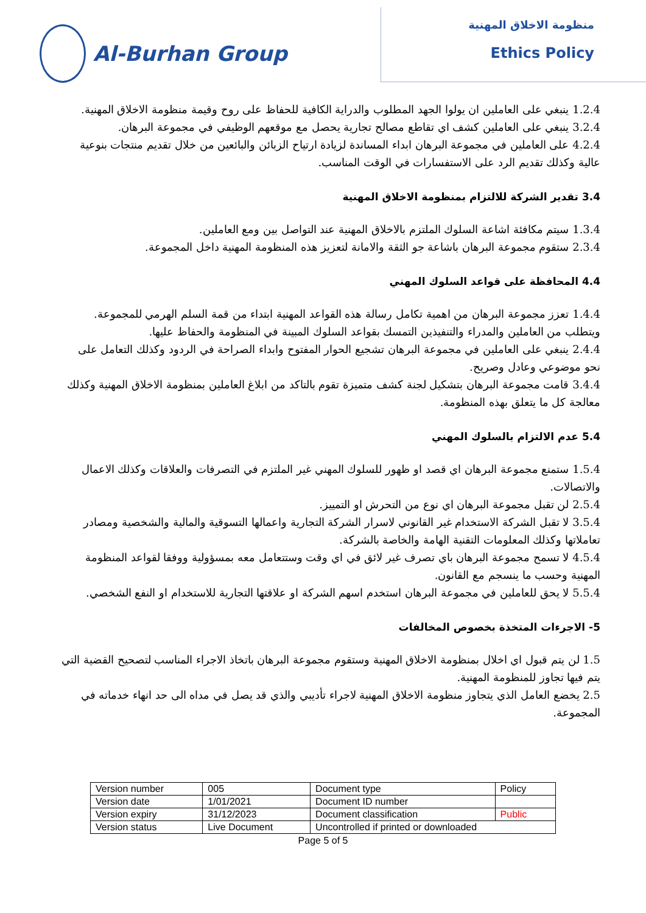Al-Burhan Group
منظومة الاخلاق المهنية
Ethics Policy
1.2.4 ينبغي على العاملين ان يولوا الجهد المطلوب والدراية الكافية للحفاظ على روح وقيمة منظومة الاخلاق المهنية.
3.2.4 ينبغي على العاملين كشف اي تقاطع مصالح تجارية يحصل مع موقعهم الوظيفي في مجموعة البرهان.
4.2.4 على العاملين في مجموعة البرهان ابداء المساندة لزيادة ارتياح الزبائن والبائعين من خلال تقديم منتجات بنوعية عالية وكذلك تقديم الرد على الاستفسارات في الوقت المناسب.
3.4 تقدير الشركة للالتزام بمنظومة الاخلاق المهنية
1.3.4 سيتم مكافئة اشاعة السلوك الملتزم بالاخلاق المهنية عند التواصل بين ومع العاملين.
2.3.4 ستقوم مجموعة البرهان باشاعة جو الثقة والامانة لتعزيز هذه المنظومة المهنية داخل المجموعة.
4.4 المحافظة على قواعد السلوك المهني
1.4.4 تعزز مجموعة البرهان من اهمية تكامل رسالة هذه القواعد المهنية ابتداء من قمة السلم الهرمي للمجموعة. ويتطلب من العاملين والمدراء والتنفيذين التمسك بقواعد السلوك المبينة في المنظومة والحفاظ عليها.
2.4.4 ينبغي على العاملين في مجموعة البرهان تشجيع الحوار المفتوح وابداء الصراحة في الردود وكذلك التعامل على نحو موضوعي وعادل وصريح.
3.4.4 قامت مجموعة البرهان بتشكيل لجنة كشف متميزة تقوم بالتاكد من ابلاغ العاملين بمنظومة الاخلاق المهنية وكذلك معالجة كل ما يتعلق بهذه المنظومة.
5.4 عدم الالتزام بالسلوك المهني
1.5.4 ستمنع مجموعة البرهان اي قصد او ظهور للسلوك المهني غير الملتزم في التصرفات والعلاقات وكذلك الاعمال والاتصالات.
2.5.4 لن تقبل مجموعة البرهان اي نوع من التحرش او التمييز.
3.5.4 لا تقبل الشركة الاستخدام غير القانوني لاسرار الشركة التجارية واعمالها التسوقية والمالية والشخصية ومصادر تعاملاتها وكذلك المعلومات التقنية الهامة والخاصة بالشركة.
4.5.4 لا تسمح مجموعة البرهان باي تصرف غير لائق في اي وقت وستتعامل معه بمسؤولية ووفقا لقواعد المنظومة المهنية وحسب ما ينسجم مع القانون.
5.5.4 لا يحق للعاملين في مجموعة البرهان استخدم اسهم الشركة او علاقتها التجارية للاستخدام او النفع الشخصي.
5- الاجرءات المتخذة بخصوص المخالفات
1.5 لن يتم قبول اي اخلال بمنظومة الاخلاق المهنية وستقوم مجموعة البرهان باتخاذ الاجراء المناسب لتصحيح القضية التي يتم فيها تجاوز للمنظومة المهنية.
2.5 يخضع العامل الذي يتجاوز منظومة الاخلاق المهنية لاجراء تأديبي والذي قد يصل في مداه الى حد انهاء خدماته في المجموعة.
| Version number | 005 | Document type | Policy |
| Version date | 1/01/2021 | Document ID number | |
| Version expiry | 31/12/2023 | Document classification | Public |
| Version status | Live Document | Uncontrolled if printed or downloaded | |
Page 5 of 5